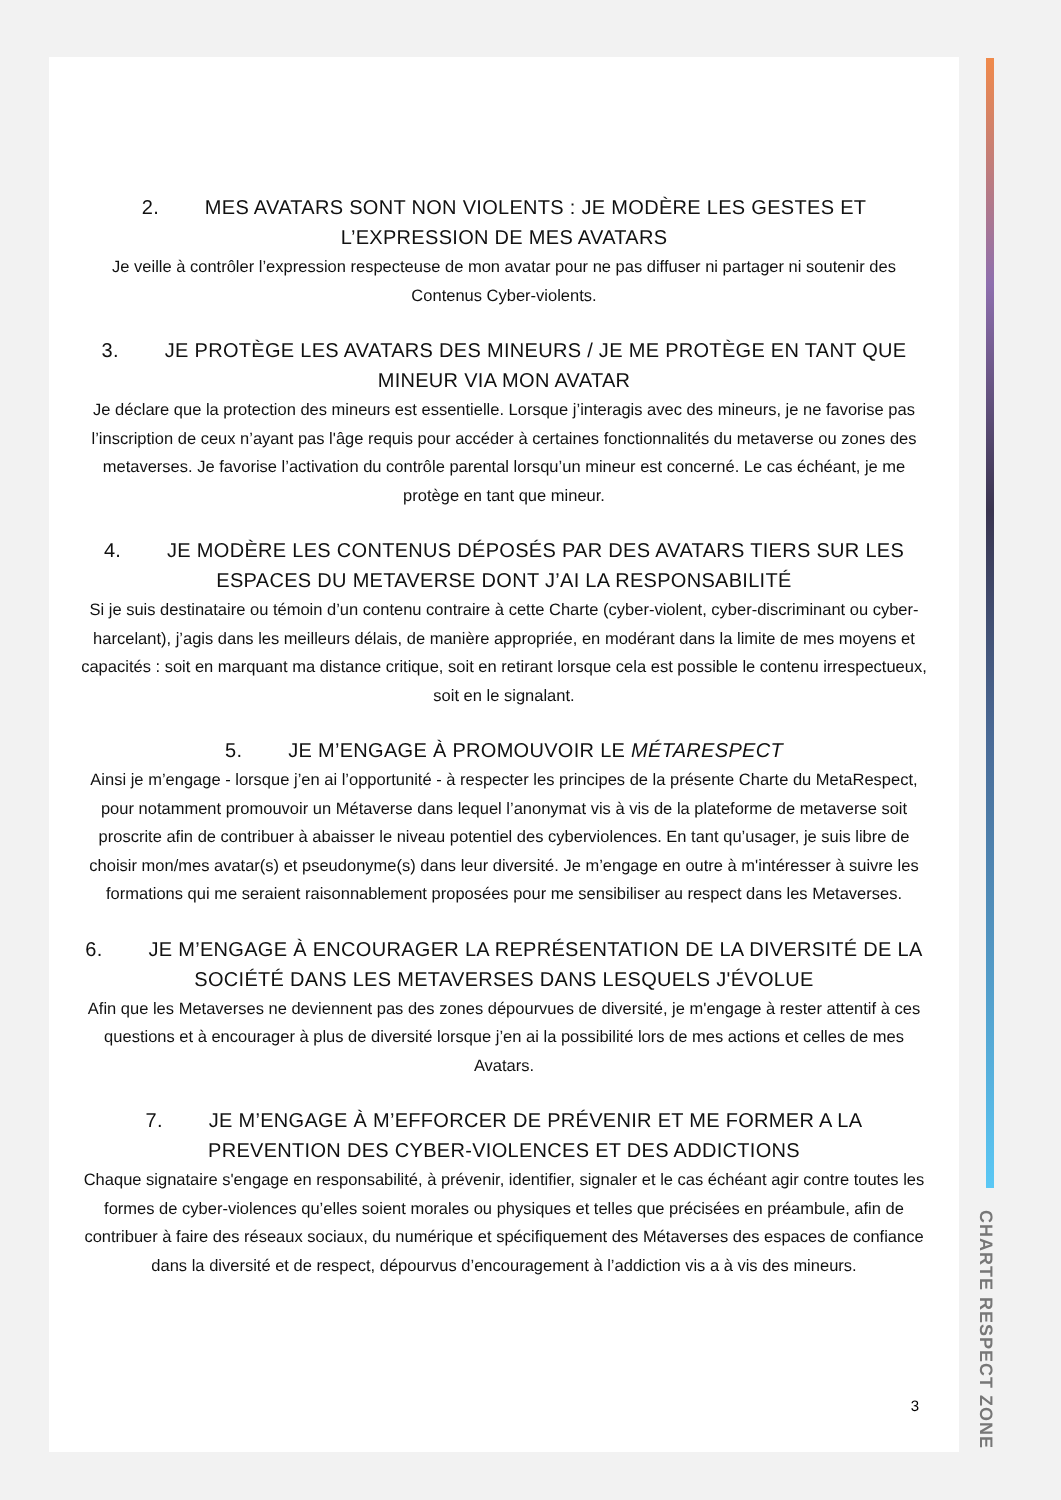2. MES AVATARS SONT NON VIOLENTS : JE MODÈRE LES GESTES ET L’EXPRESSION DE MES AVATARS
Je veille à contrôler l’expression respecteuse de mon avatar pour ne pas diffuser ni partager ni soutenir des Contenus Cyber-violents.
3. JE PROTÈGE LES AVATARS DES MINEURS / JE ME PROTÈGE EN TANT QUE MINEUR VIA MON AVATAR
Je déclare que la protection des mineurs est essentielle. Lorsque j’interagis avec des mineurs, je ne favorise pas l’inscription de ceux n’ayant pas l'âge requis pour accéder à certaines fonctionnalités du metaverse ou zones des metaverses. Je favorise l’activation du contrôle parental lorsqu’un mineur est concerné. Le cas échéant, je me protège en tant que mineur.
4. JE MODÈRE LES CONTENUS DÉPOSÉS PAR DES AVATARS TIERS SUR LES ESPACES DU METAVERSE DONT J’AI LA RESPONSABILITÉ
Si je suis destinataire ou témoin d’un contenu contraire à cette Charte (cyber-violent, cyber-discriminant ou cyber-harcelant), j’agis dans les meilleurs délais, de manière appropriée, en modérant dans la limite de mes moyens et capacités : soit en marquant ma distance critique, soit en retirant lorsque cela est possible le contenu irrespectueux, soit en le signalant.
5. JE M’ENGAGE À PROMOUVOIR LE MÉTARESPECT
Ainsi je m’engage - lorsque j’en ai l’opportunité - à respecter les principes de la présente Charte du MetaRespect, pour notamment promouvoir un Métaverse dans lequel l’anonymat vis à vis de la plateforme de metaverse soit proscrite afin de contribuer à abaisser le niveau potentiel des cyberviolences. En tant qu’usager, je suis libre de choisir mon/mes avatar(s) et pseudonyme(s) dans leur diversité. Je m’engage en outre à m'intéresser à suivre les formations qui me seraient raisonnablement proposées pour me sensibiliser au respect dans les Metaverses.
6. JE M’ENGAGE À ENCOURAGER LA REPRÉSENTATION DE LA DIVERSITÉ DE LA SOCIÉTÉ DANS LES METAVERSES DANS LESQUELS J'ÉVOLUE
Afin que les Metaverses ne deviennent pas des zones dépourvues de diversité, je m'engage à rester attentif à ces questions et à encourager à plus de diversité lorsque j’en ai la possibilité lors de mes actions et celles de mes Avatars.
7. JE M’ENGAGE À M’EFFORCER DE PRÉVENIR ET ME FORMER A LA PREVENTION DES CYBER-VIOLENCES ET DES ADDICTIONS
Chaque signataire s'engage en responsabilité, à prévenir, identifier, signaler et le cas échéant agir contre toutes les formes de cyber-violences qu’elles soient morales ou physiques et telles que précisées en préambule, afin de contribuer à faire des réseaux sociaux, du numérique et spécifiquement des Métaverses des espaces de confiance dans la diversité et de respect, dépourvus d’encouragement à l’addiction vis a à vis des mineurs.
3
CHARTE RESPECT ZONE